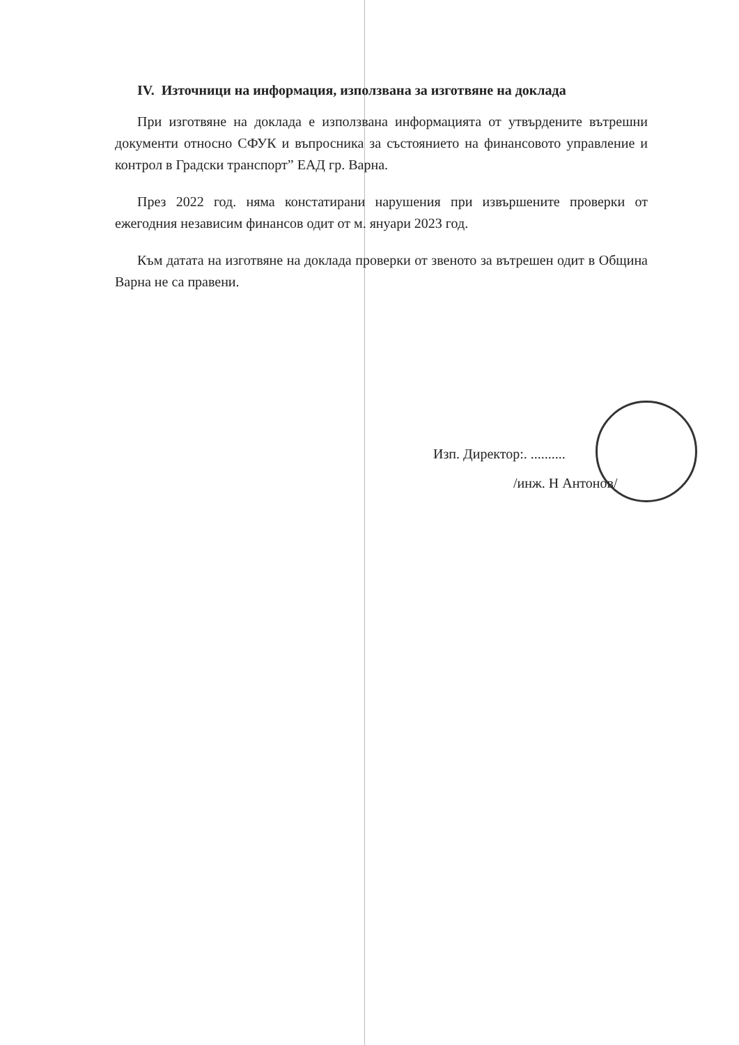IV. Източници на информация, използвана за изготвяне на доклада
При изготвяне на доклада е използвана информацията от утвърдените вътрешни документи относно СФУК и въпросника за състоянието на финансовото управление и контрол в Градски транспорт” ЕАД гр. Варна.
През 2022 год. няма констатирани нарушения при извършените проверки от ежегодния независим финансов одит от м. януари 2023 год.
Към датата на изготвяне на доклада проверки от звеното за вътрешен одит в Община Варна не са правени.
Изп. Директор:. ..........
/инж. Н Антонов/